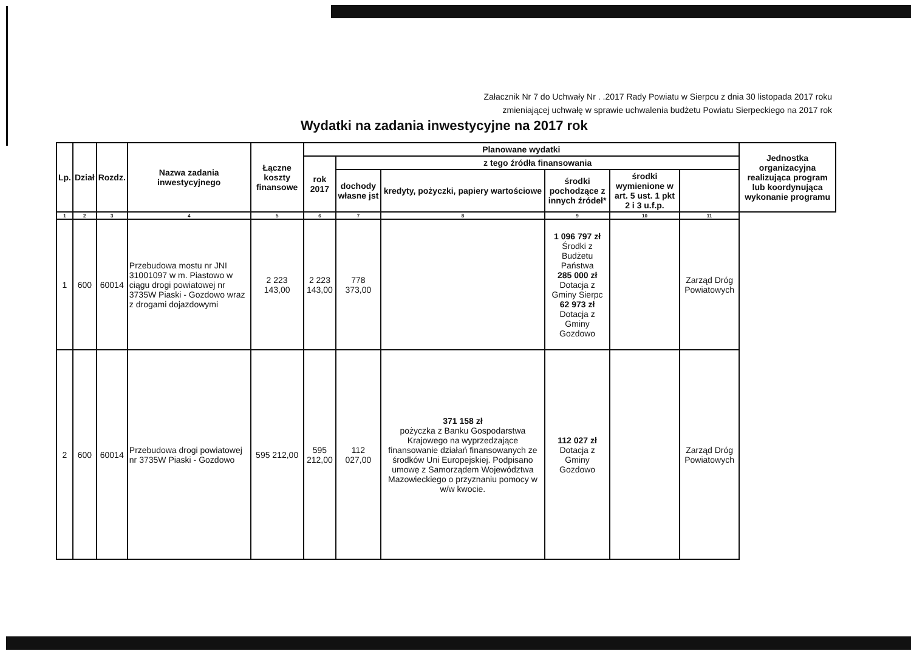Załacznik Nr 7 do Uchwały Nr . .2017 Rady Powiatu w Sierpcu z dnia 30 listopada 2017 roku
zmieniającej uchwałę w sprawie uchwalenia budżetu Powiatu Sierpeckiego na 2017 rok
Wydatki na zadania inwestycyjne na 2017 rok
| Lp. | Dział | Rozdz. | Nazwa zadania inwestycyjnego | Łączne koszty finansowe | Planowane wydatki | | | | | | Jednostka organizacyjna realizująca program lub koordynująca wykonanie programu |
| --- | --- | --- | --- | --- | --- | --- | --- | --- | --- | --- | --- |
| | | | | | rok 2017 | z tego źródła finansowania | | | | | |
| | | | | | | dochody własne jst | kredyty, pożyczki, papiery wartościowe | środki pochodzące z innych źródeł* | środki wymienione w art. 5 ust. 1 pkt 2 i 3 u.f.p. | | |
| 1 | 2 | 3 | 4 | 5 | 6 | 7 | 8 | 9 | 10 | 11 | |
| 1 | 600 | 60014 | Przebudowa mostu nr JNI 31001097 w m. Piastowo w ciągu drogi powiatowej nr 3735W Piaski - Gozdowo wraz z drogami dojazdowymi | 2 223 143,00 | 2 223 143,00 | 778 373,00 | | 1 096 797 zł Środki z Budżetu Państwa 285 000 zł Dotacja z Gminy Sierpc 62 973 zł Dotacja z Gminy Gozdowo | | Zarząd Dróg Powiatowych | |
| 2 | 600 | 60014 | Przebudowa drogi powiatowej nr 3735W Piaski - Gozdowo | 595 212,00 | 595 212,00 | 112 027,00 | 371 158 zł pożyczka z Banku Gospodarstwa Krajowego na wyprzedzające finansowanie działań finansowanych ze środków Uni Europejskiej. Podpisano umowę z Samorządem Województwa Mazowieckiego o przyznaniu pomocy w w/w kwocie. | 112 027 zł Dotacja z Gminy Gozdowo | | Zarząd Dróg Powiatowych | |